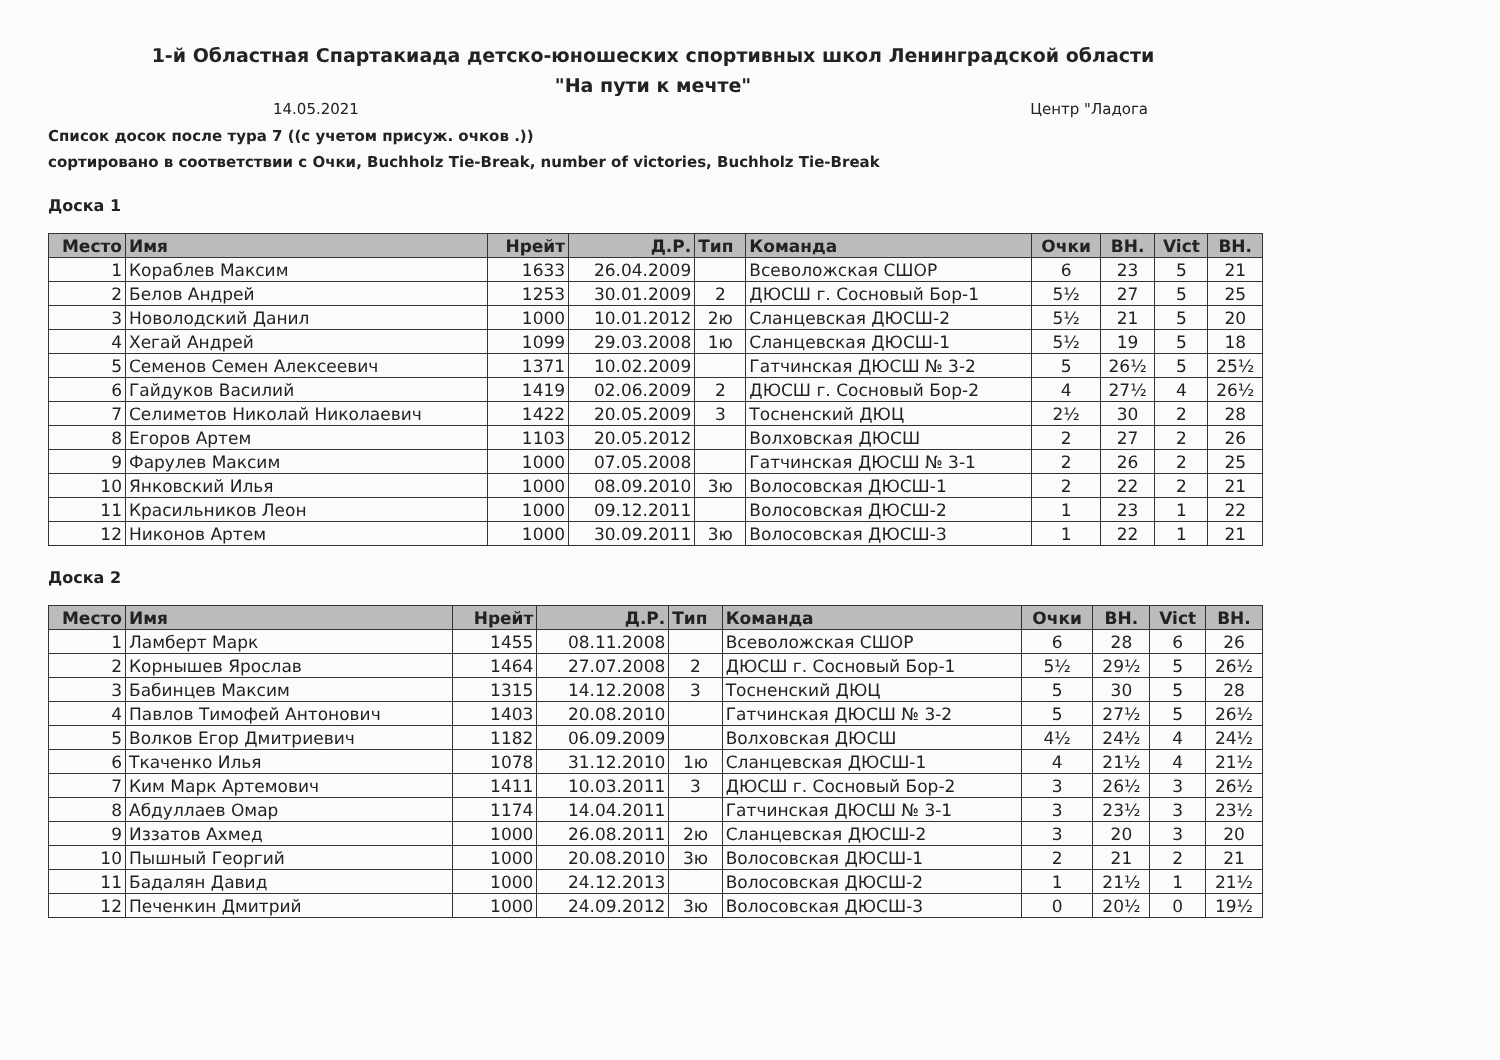1-й Областная Спартакиада детско-юношеских спортивных школ Ленинградской области
"На пути к мечте"
14.05.2021 Центр "Ладога
Список досок после тура 7 ((с учетом присуж. очков .))
сортировано в соответствии с Очки, Buchholz Tie-Break, number of victories, Buchholz Tie-Break
Доска 1
| Место | Имя | Нрейт | Д.Р. | Тип | Команда | Очки | BH. | Vict | BH. |
| --- | --- | --- | --- | --- | --- | --- | --- | --- | --- |
| 1 | Кораблев Максим | 1633 | 26.04.2009 | | Всеволожская СШОР | 6 | 23 | 5 | 21 |
| 2 | Белов Андрей | 1253 | 30.01.2009 | 2 | ДЮСШ г. Сосновый Бор-1 | 5½ | 27 | 5 | 25 |
| 3 | Новолодский Данил | 1000 | 10.01.2012 | 2ю | Сланцевская ДЮСШ-2 | 5½ | 21 | 5 | 20 |
| 4 | Хегай Андрей | 1099 | 29.03.2008 | 1ю | Сланцевская ДЮСШ-1 | 5½ | 19 | 5 | 18 |
| 5 | Семенов Семен Алексеевич | 1371 | 10.02.2009 | | Гатчинская ДЮСШ № 3-2 | 5 | 26½ | 5 | 25½ |
| 6 | Гайдуков Василий | 1419 | 02.06.2009 | 2 | ДЮСШ г. Сосновый Бор-2 | 4 | 27½ | 4 | 26½ |
| 7 | Селиметов Николай Николаевич | 1422 | 20.05.2009 | 3 | Тосненский ДЮЦ | 2½ | 30 | 2 | 28 |
| 8 | Егоров Артем | 1103 | 20.05.2012 | | Волховская ДЮСШ | 2 | 27 | 2 | 26 |
| 9 | Фарулев Максим | 1000 | 07.05.2008 | | Гатчинская ДЮСШ № 3-1 | 2 | 26 | 2 | 25 |
| 10 | Янковский Илья | 1000 | 08.09.2010 | 3ю | Волосовская ДЮСШ-1 | 2 | 22 | 2 | 21 |
| 11 | Красильников Леон | 1000 | 09.12.2011 | | Волосовская ДЮСШ-2 | 1 | 23 | 1 | 22 |
| 12 | Никонов Артем | 1000 | 30.09.2011 | 3ю | Волосовская ДЮСШ-3 | 1 | 22 | 1 | 21 |
Доска 2
| Место | Имя | Нрейт | Д.Р. | Тип | Команда | Очки | BH. | Vict | BH. |
| --- | --- | --- | --- | --- | --- | --- | --- | --- | --- |
| 1 | Ламберт Марк | 1455 | 08.11.2008 | | Всеволожская СШОР | 6 | 28 | 6 | 26 |
| 2 | Корнышев Ярослав | 1464 | 27.07.2008 | 2 | ДЮСШ г. Сосновый Бор-1 | 5½ | 29½ | 5 | 26½ |
| 3 | Бабинцев Максим | 1315 | 14.12.2008 | 3 | Тосненский ДЮЦ | 5 | 30 | 5 | 28 |
| 4 | Павлов Тимофей Антонович | 1403 | 20.08.2010 | | Гатчинская ДЮСШ № 3-2 | 5 | 27½ | 5 | 26½ |
| 5 | Волков Егор Дмитриевич | 1182 | 06.09.2009 | | Волховская ДЮСШ | 4½ | 24½ | 4 | 24½ |
| 6 | Ткаченко Илья | 1078 | 31.12.2010 | 1ю | Сланцевская ДЮСШ-1 | 4 | 21½ | 4 | 21½ |
| 7 | Ким Марк Артемович | 1411 | 10.03.2011 | 3 | ДЮСШ г. Сосновый Бор-2 | 3 | 26½ | 3 | 26½ |
| 8 | Абдуллаев Омар | 1174 | 14.04.2011 | | Гатчинская ДЮСШ № 3-1 | 3 | 23½ | 3 | 23½ |
| 9 | Иззатов Ахмед | 1000 | 26.08.2011 | 2ю | Сланцевская ДЮСШ-2 | 3 | 20 | 3 | 20 |
| 10 | Пышный Георгий | 1000 | 20.08.2010 | 3ю | Волосовская ДЮСШ-1 | 2 | 21 | 2 | 21 |
| 11 | Бадалян Давид | 1000 | 24.12.2013 | | Волосовская ДЮСШ-2 | 1 | 21½ | 1 | 21½ |
| 12 | Печенкин Дмитрий | 1000 | 24.09.2012 | 3ю | Волосовская ДЮСШ-3 | 0 | 20½ | 0 | 19½ |